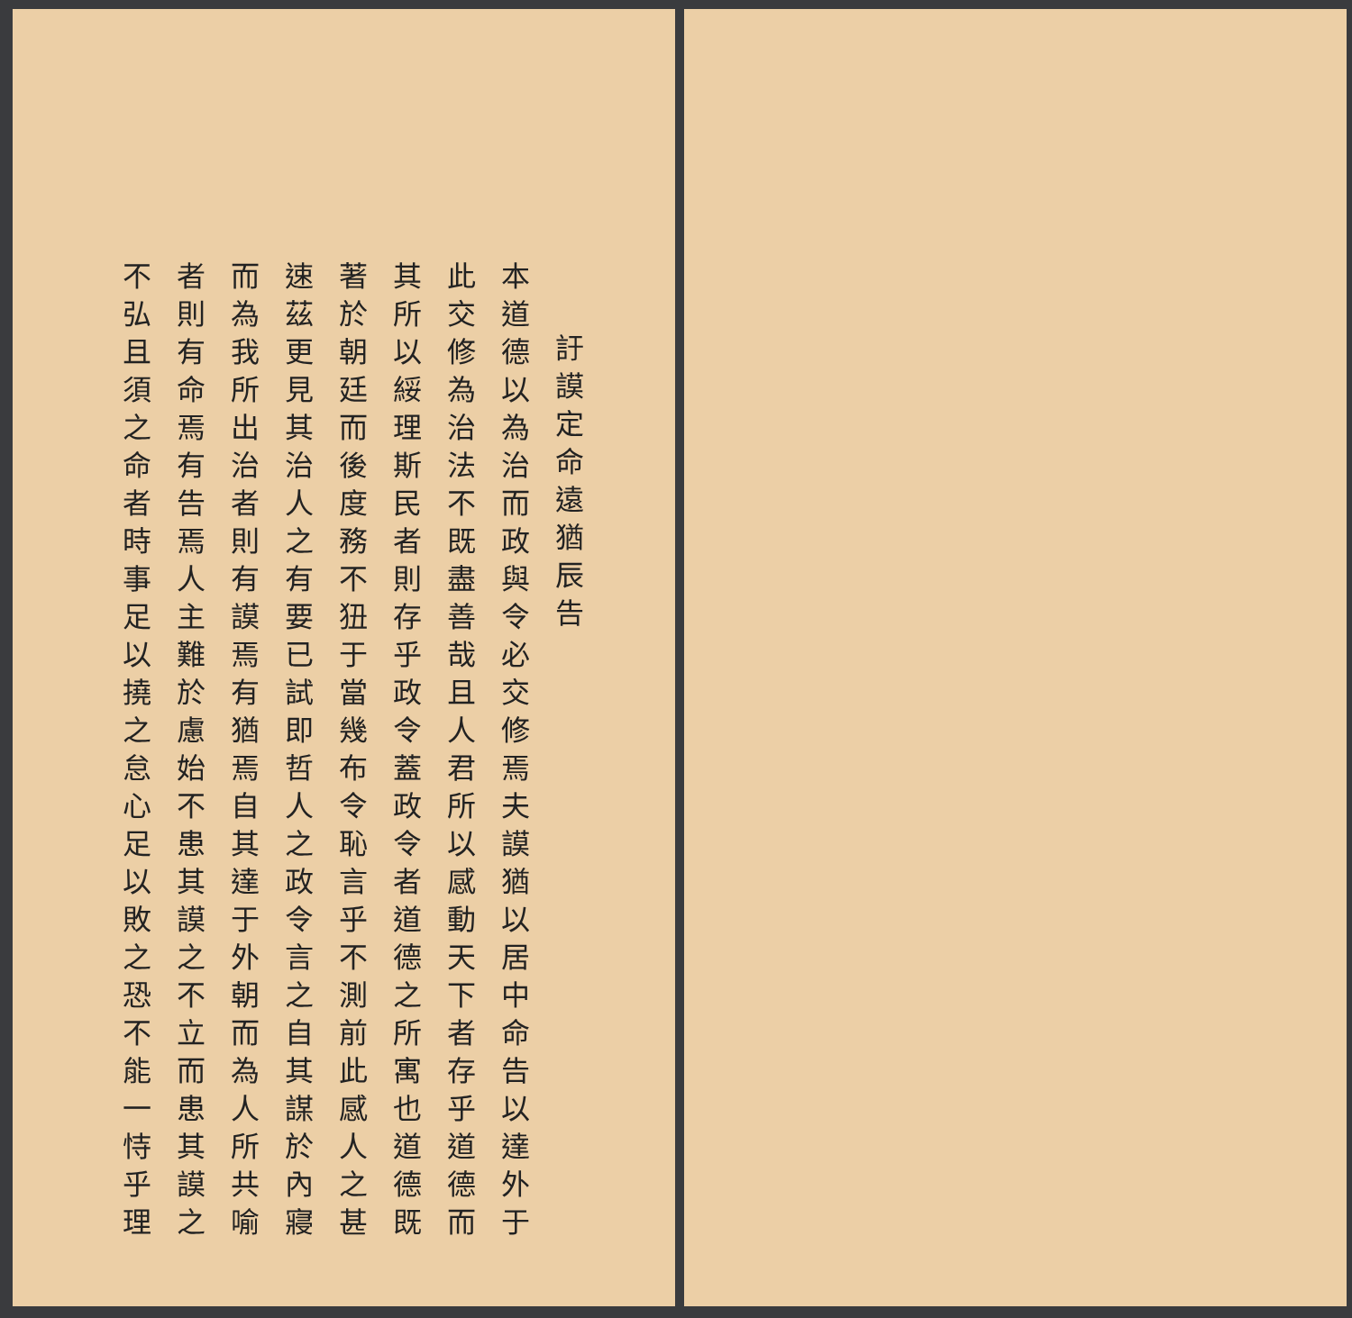訏謨定命遠猶辰告
本道德以為治而政與令必交修焉夫謨猶以居中命告以達外于
此交修為治法不既盡善哉且人君所以感動天下者存乎道德而
其所以綏理斯民者則存乎政令蓋政令者道德之所寓也道德既
著於朝廷而後度務不狃于當幾布令恥言乎不測前此感人之甚
速茲更見其治人之有要已試即哲人之政令言之自其謀於內寢
而為我所出治者則有謨焉有猶焉自其達于外朝而為人所共喻
者則有命焉有告焉人主難於慮始不患其謨之不立而患其謨之
不弘且須之命者時事足以撓之怠心足以敗之恐不能一恃乎理